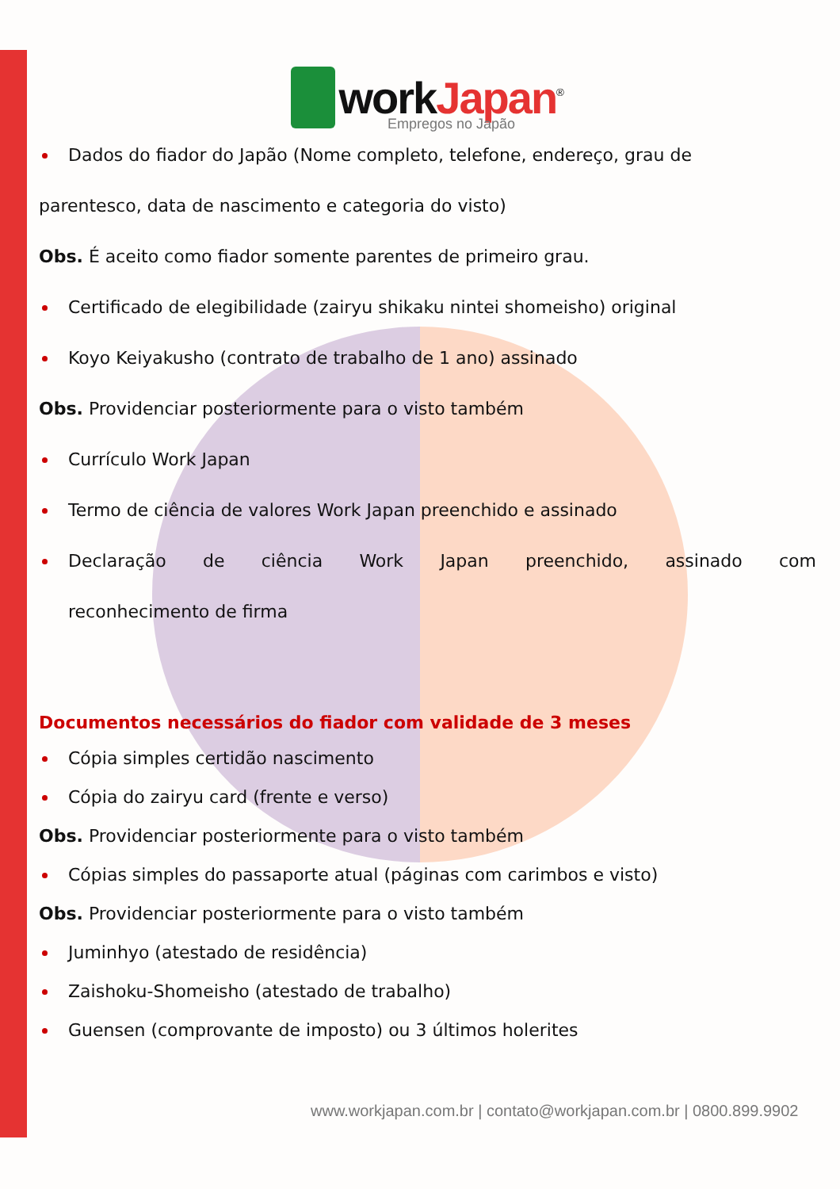workJapan<sup>®</sup>
Empregos no Japão
Dados do fiador do Japão (Nome completo, telefone, endereço, grau de
parentesco, data de nascimento e categoria do visto)
Obs. É aceito como fiador somente parentes de primeiro grau.
Certificado de elegibilidade (zairyu shikaku nintei shomeisho) original
Koyo Keiyakusho (contrato de trabalho de 1 ano) assinado
Obs. Providenciar posteriormente para o visto também
Currículo Work Japan
Termo de ciência de valores Work Japan preenchido e assinado
Declaração de ciência Work Japan preenchido, assinado com
reconhecimento de firma
Documentos necessários do fiador com validade de 3 meses
Cópia simples certidão nascimento
Cópia do zairyu card (frente e verso)
Obs. Providenciar posteriormente para o visto também
Cópias simples do passaporte atual (páginas com carimbos e visto)
Obs. Providenciar posteriormente para o visto também
Juminhyo (atestado de residência)
Zaishoku-Shomeisho (atestado de trabalho)
Guensen (comprovante de imposto) ou 3 últimos holerites
www.workjapan.com.br | contato@workjapan.com.br | 0800.899.9902